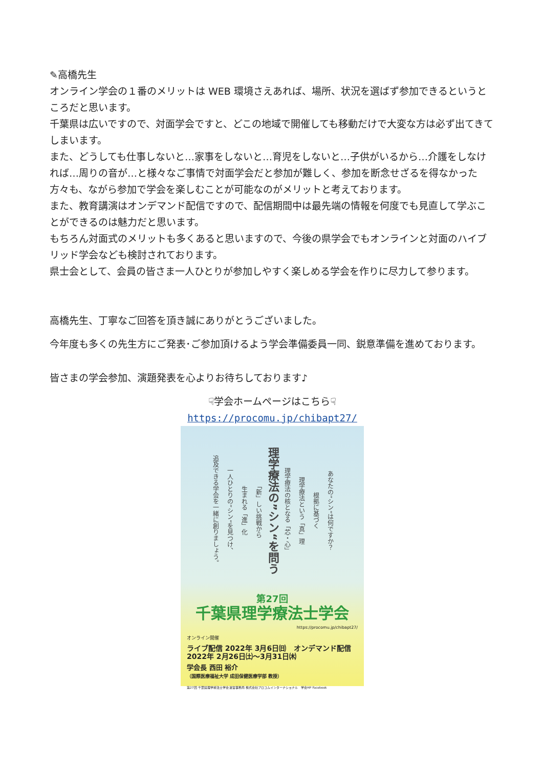✎高橋先生
オンライン学会の１番のメリットは WEB 環境さえあれば、場所、状況を選ばず参加できるというところだと思います。
千葉県は広いですので、対面学会ですと、どこの地域で開催しても移動だけで大変な方は必ず出てきてしまいます。
また、どうしても仕事しないと…家事をしないと…育児をしないと…子供がいるから…介護をしなければ…周りの音が…と様々なご事情で対面学会だと参加が難しく、参加を断念せざるを得なかった方々も、ながら参加で学会を楽しむことが可能なのがメリットと考えております。
また、教育講演はオンデマンド配信ですので、配信期間中は最先端の情報を何度でも見直して学ぶことができるのは魅力だと思います。
もちろん対面式のメリットも多くあると思いますので、今後の県学会でもオンラインと対面のハイブリッド学会なども検討されております。
県士会として、会員の皆さま一人ひとりが参加しやすく楽しめる学会を作りに尽力して参ります。
高橋先生、丁寧なご回答を頂き誠にありがとうございました。
今年度も多くの先生方にご発表･ご参加頂けるよう学会準備委員一同、鋭意準備を進めております。
皆さまの学会参加、演題発表を心よりお待ちしております♪
☟学会ホームページはこちら☟
https://procomu.jp/chibapt27/
追及できる学会を一緒に創りましょう。 一人ひとりの”シン“を見つけ、 生まれる「進」化 「新」しい挑戦から 理学療法の”シン“を問う 理学療法の核となる「芯・心」 理学療法という「真」理 根拠に基づく あなたの”シン“は何ですか？
第27回
千葉県理学療法士学会
https://procomu.jp/chibapt27/
オンライン開催
ライブ配信 2022年 3月6日㈰ オンデマンド配信 2022年 2月26日㈯～3月31日㈭
学会長 西田 裕介
（国際医療福祉大学 成田保健医療学部 教授）
第27回 千葉県理学療法士学会 運営事務局 株式会社プロコムインターナショナル　学会HP Facebook